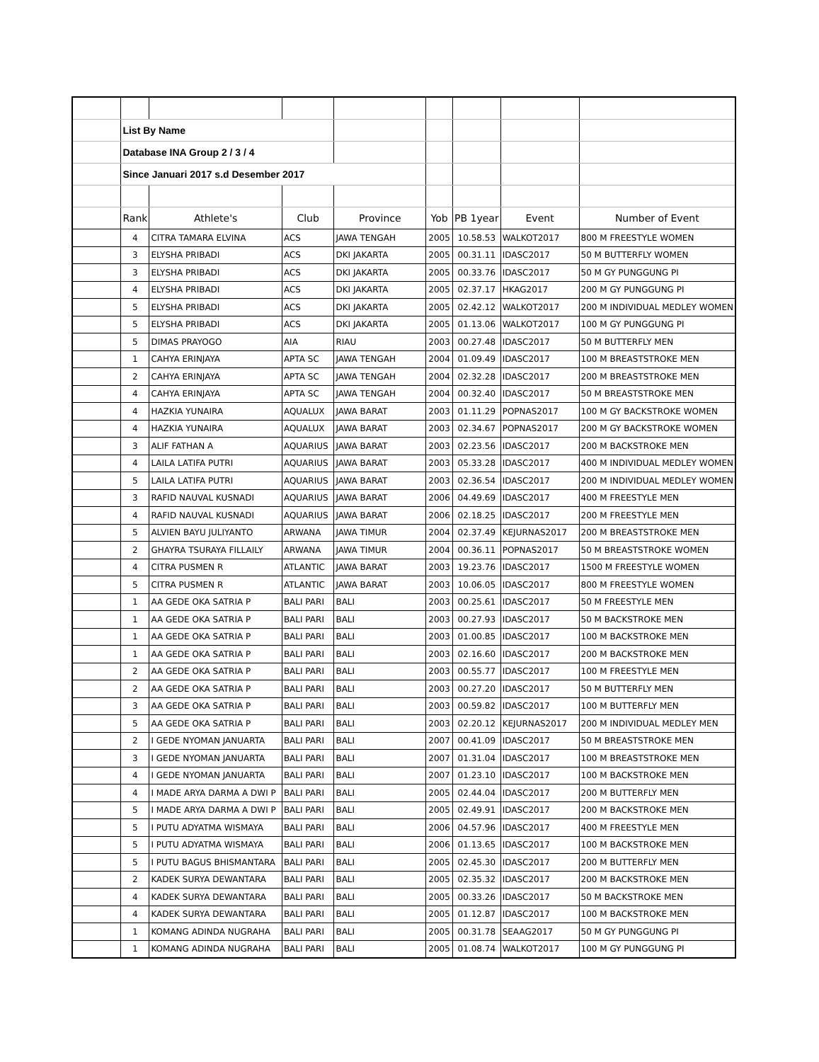| | List By Name | | | | | | | |
| | Database INA Group 2 / 3 / 4 | | | | | | | |
| | Since Januari 2017 s.d Desember 2017 | | | | | | | |
| | Rank | Athlete's | Club | Province | Yob | PB 1year | Event | Number of Event |
| | 4 | CITRA TAMARA ELVINA | ACS | JAWA TENGAH | 2005 | 10.58.53 | WALKOT2017 | 800 M FREESTYLE WOMEN |
| | 3 | ELYSHA PRIBADI | ACS | DKI JAKARTA | 2005 | 00.31.11 | IDASC2017 | 50 M BUTTERFLY WOMEN |
| | 3 | ELYSHA PRIBADI | ACS | DKI JAKARTA | 2005 | 00.33.76 | IDASC2017 | 50 M GY PUNGGUNG PI |
| | 4 | ELYSHA PRIBADI | ACS | DKI JAKARTA | 2005 | 02.37.17 | HKAG2017 | 200 M GY PUNGGUNG PI |
| | 5 | ELYSHA PRIBADI | ACS | DKI JAKARTA | 2005 | 02.42.12 | WALKOT2017 | 200 M INDIVIDUAL MEDLEY WOMEN |
| | 5 | ELYSHA PRIBADI | ACS | DKI JAKARTA | 2005 | 01.13.06 | WALKOT2017 | 100 M GY PUNGGUNG PI |
| | 5 | DIMAS PRAYOGO | AIA | RIAU | 2003 | 00.27.48 | IDASC2017 | 50 M BUTTERFLY MEN |
| | 1 | CAHYA ERINJAYA | APTA SC | JAWA TENGAH | 2004 | 01.09.49 | IDASC2017 | 100 M BREASTSTROKE MEN |
| | 2 | CAHYA ERINJAYA | APTA SC | JAWA TENGAH | 2004 | 02.32.28 | IDASC2017 | 200 M BREASTSTROKE MEN |
| | 4 | CAHYA ERINJAYA | APTA SC | JAWA TENGAH | 2004 | 00.32.40 | IDASC2017 | 50 M BREASTSTROKE MEN |
| | 4 | HAZKIA YUNAIRA | AQUALUX | JAWA BARAT | 2003 | 01.11.29 | POPNAS2017 | 100 M GY BACKSTROKE WOMEN |
| | 4 | HAZKIA YUNAIRA | AQUALUX | JAWA BARAT | 2003 | 02.34.67 | POPNAS2017 | 200 M GY BACKSTROKE WOMEN |
| | 3 | ALIF FATHAN A | AQUARIUS | JAWA BARAT | 2003 | 02.23.56 | IDASC2017 | 200 M BACKSTROKE MEN |
| | 4 | LAILA LATIFA PUTRI | AQUARIUS | JAWA BARAT | 2003 | 05.33.28 | IDASC2017 | 400 M INDIVIDUAL MEDLEY WOMEN |
| | 5 | LAILA LATIFA PUTRI | AQUARIUS | JAWA BARAT | 2003 | 02.36.54 | IDASC2017 | 200 M INDIVIDUAL MEDLEY WOMEN |
| | 3 | RAFID NAUVAL KUSNADI | AQUARIUS | JAWA BARAT | 2006 | 04.49.69 | IDASC2017 | 400 M FREESTYLE MEN |
| | 4 | RAFID NAUVAL KUSNADI | AQUARIUS | JAWA BARAT | 2006 | 02.18.25 | IDASC2017 | 200 M FREESTYLE MEN |
| | 5 | ALVIEN BAYU JULIYANTO | ARWANA | JAWA TIMUR | 2004 | 02.37.49 | KEJURNAS2017 | 200 M BREASTSTROKE MEN |
| | 2 | GHAYRA TSURAYA FILLAILY | ARWANA | JAWA TIMUR | 2004 | 00.36.11 | POPNAS2017 | 50 M BREASTSTROKE WOMEN |
| | 4 | CITRA PUSMEN R | ATLANTIC | JAWA BARAT | 2003 | 19.23.76 | IDASC2017 | 1500 M FREESTYLE WOMEN |
| | 5 | CITRA PUSMEN R | ATLANTIC | JAWA BARAT | 2003 | 10.06.05 | IDASC2017 | 800 M FREESTYLE WOMEN |
| | 1 | AA GEDE OKA SATRIA P | BALI PARI | BALI | 2003 | 00.25.61 | IDASC2017 | 50 M FREESTYLE MEN |
| | 1 | AA GEDE OKA SATRIA P | BALI PARI | BALI | 2003 | 00.27.93 | IDASC2017 | 50 M BACKSTROKE MEN |
| | 1 | AA GEDE OKA SATRIA P | BALI PARI | BALI | 2003 | 01.00.85 | IDASC2017 | 100 M BACKSTROKE MEN |
| | 1 | AA GEDE OKA SATRIA P | BALI PARI | BALI | 2003 | 02.16.60 | IDASC2017 | 200 M BACKSTROKE MEN |
| | 2 | AA GEDE OKA SATRIA P | BALI PARI | BALI | 2003 | 00.55.77 | IDASC2017 | 100 M FREESTYLE MEN |
| | 2 | AA GEDE OKA SATRIA P | BALI PARI | BALI | 2003 | 00.27.20 | IDASC2017 | 50 M BUTTERFLY MEN |
| | 3 | AA GEDE OKA SATRIA P | BALI PARI | BALI | 2003 | 00.59.82 | IDASC2017 | 100 M BUTTERFLY MEN |
| | 5 | AA GEDE OKA SATRIA P | BALI PARI | BALI | 2003 | 02.20.12 | KEJURNAS2017 | 200 M INDIVIDUAL MEDLEY MEN |
| | 2 | I GEDE NYOMAN JANUARTA | BALI PARI | BALI | 2007 | 00.41.09 | IDASC2017 | 50 M BREASTSTROKE MEN |
| | 3 | I GEDE NYOMAN JANUARTA | BALI PARI | BALI | 2007 | 01.31.04 | IDASC2017 | 100 M BREASTSTROKE MEN |
| | 4 | I GEDE NYOMAN JANUARTA | BALI PARI | BALI | 2007 | 01.23.10 | IDASC2017 | 100 M BACKSTROKE MEN |
| | 4 | I MADE ARYA DARMA A DWI P | BALI PARI | BALI | 2005 | 02.44.04 | IDASC2017 | 200 M BUTTERFLY MEN |
| | 5 | I MADE ARYA DARMA A DWI P | BALI PARI | BALI | 2005 | 02.49.91 | IDASC2017 | 200 M BACKSTROKE MEN |
| | 5 | I PUTU ADYATMA WISMAYA | BALI PARI | BALI | 2006 | 04.57.96 | IDASC2017 | 400 M FREESTYLE MEN |
| | 5 | I PUTU ADYATMA WISMAYA | BALI PARI | BALI | 2006 | 01.13.65 | IDASC2017 | 100 M BACKSTROKE MEN |
| | 5 | I PUTU BAGUS BHISMANTARA | BALI PARI | BALI | 2005 | 02.45.30 | IDASC2017 | 200 M BUTTERFLY MEN |
| | 2 | KADEK SURYA DEWANTARA | BALI PARI | BALI | 2005 | 02.35.32 | IDASC2017 | 200 M BACKSTROKE MEN |
| | 4 | KADEK SURYA DEWANTARA | BALI PARI | BALI | 2005 | 00.33.26 | IDASC2017 | 50 M BACKSTROKE MEN |
| | 4 | KADEK SURYA DEWANTARA | BALI PARI | BALI | 2005 | 01.12.87 | IDASC2017 | 100 M BACKSTROKE MEN |
| | 1 | KOMANG ADINDA NUGRAHA | BALI PARI | BALI | 2005 | 00.31.78 | SEAAG2017 | 50 M GY PUNGGUNG PI |
| | 1 | KOMANG ADINDA NUGRAHA | BALI PARI | BALI | 2005 | 01.08.74 | WALKOT2017 | 100 M GY PUNGGUNG PI |